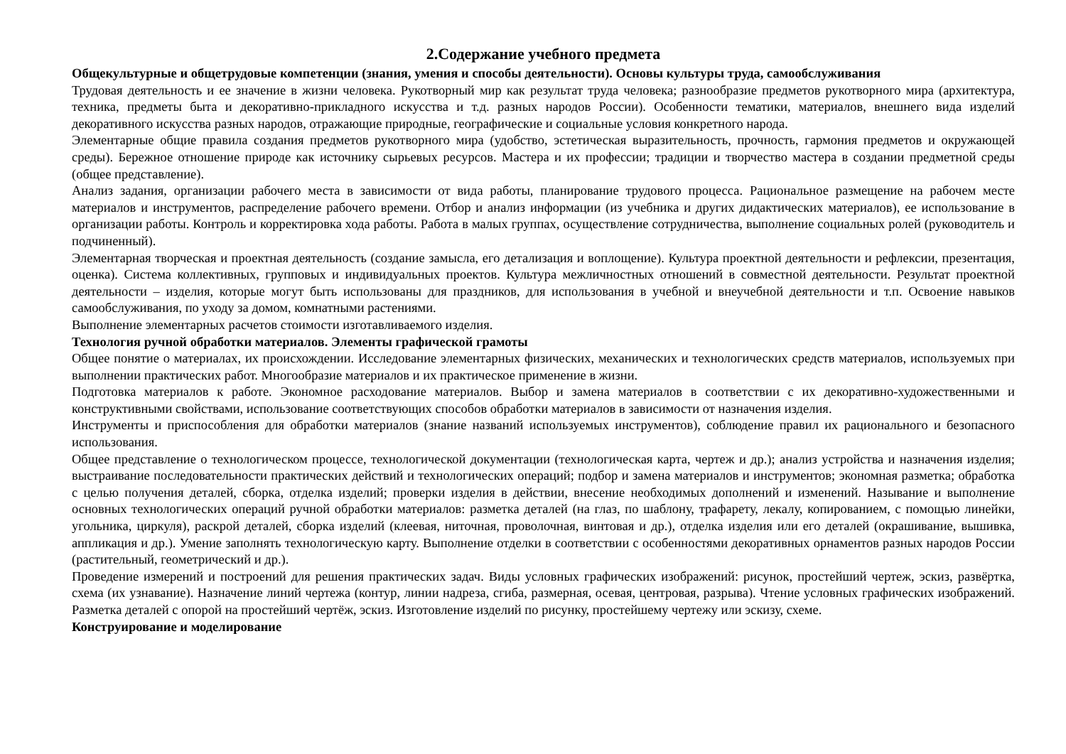2.Содержание учебного предмета
Общекультурные и общетрудовые компетенции (знания, умения и способы деятельности). Основы культуры труда, самообслуживания
Трудовая деятельность и ее значение в жизни человека. Рукотворный мир как результат труда человека; разнообразие предметов рукотворного мира (архитектура, техника, предметы быта и декоративно-прикладного искусства и т.д. разных народов России). Особенности тематики, материалов, внешнего вида изделий декоративного искусства разных народов, отражающие природные, географические и социальные условия конкретного народа.
Элементарные общие правила создания предметов рукотворного мира (удобство, эстетическая выразительность, прочность, гармония предметов и окружающей среды). Бережное отношение природе как источнику сырьевых ресурсов. Мастера и их профессии; традиции и творчество мастера в создании предметной среды (общее представление).
Анализ задания, организации рабочего места в зависимости от вида работы, планирование трудового процесса. Рациональное размещение на рабочем месте материалов и инструментов, распределение рабочего времени. Отбор и анализ информации (из учебника и других дидактических материалов), ее использование в организации работы. Контроль и корректировка хода работы. Работа в малых группах, осуществление сотрудничества, выполнение социальных ролей (руководитель и подчиненный).
Элементарная творческая и проектная деятельность (создание замысла, его детализация и воплощение). Культура проектной деятельности и рефлексии, презентация, оценка). Система коллективных, групповых и индивидуальных проектов. Культура межличностных отношений в совместной деятельности. Результат проектной деятельности – изделия, которые могут быть использованы для праздников, для использования в учебной и внеучебной деятельности и т.п. Освоение навыков самообслуживания, по уходу за домом, комнатными растениями.
Выполнение элементарных расчетов стоимости изготавливаемого изделия.
Технология ручной обработки материалов. Элементы графической грамоты
Общее понятие о материалах, их происхождении. Исследование элементарных физических, механических и технологических средств материалов, используемых при выполнении практических работ. Многообразие материалов и их практическое применение в жизни.
Подготовка материалов к работе. Экономное расходование материалов. Выбор и замена материалов в соответствии с их декоративно-художественными и конструктивными свойствами, использование соответствующих способов обработки материалов в зависимости от назначения изделия.
Инструменты и приспособления для обработки материалов (знание названий используемых инструментов), соблюдение правил их рационального и безопасного использования.
Общее представление о технологическом процессе, технологической документации (технологическая карта, чертеж и др.); анализ устройства и назначения изделия; выстраивание последовательности практических действий и технологических операций; подбор и замена материалов и инструментов; экономная разметка; обработка с целью получения деталей, сборка, отделка изделий; проверки изделия в действии, внесение необходимых дополнений и изменений. Называние и выполнение основных технологических операций ручной обработки материалов: разметка деталей (на глаз, по шаблону, трафарету, лекалу, копированием, с помощью линейки, угольника, циркуля), раскрой деталей, сборка изделий (клеевая, ниточная, проволочная, винтовая и др.), отделка изделия или его деталей (окрашивание, вышивка, аппликация и др.). Умение заполнять технологическую карту. Выполнение отделки в соответствии с особенностями декоративных орнаментов разных народов России (растительный, геометрический и др.).
Проведение измерений и построений для решения практических задач. Виды условных графических изображений: рисунок, простейший чертеж, эскиз, развёртка, схема (их узнавание). Назначение линий чертежа (контур, линии надреза, сгиба, размерная, осевая, центровая, разрыва). Чтение условных графических изображений. Разметка деталей с опорой на простейший чертёж, эскиз. Изготовление изделий по рисунку, простейшему чертежу или эскизу, схеме.
Конструирование и моделирование